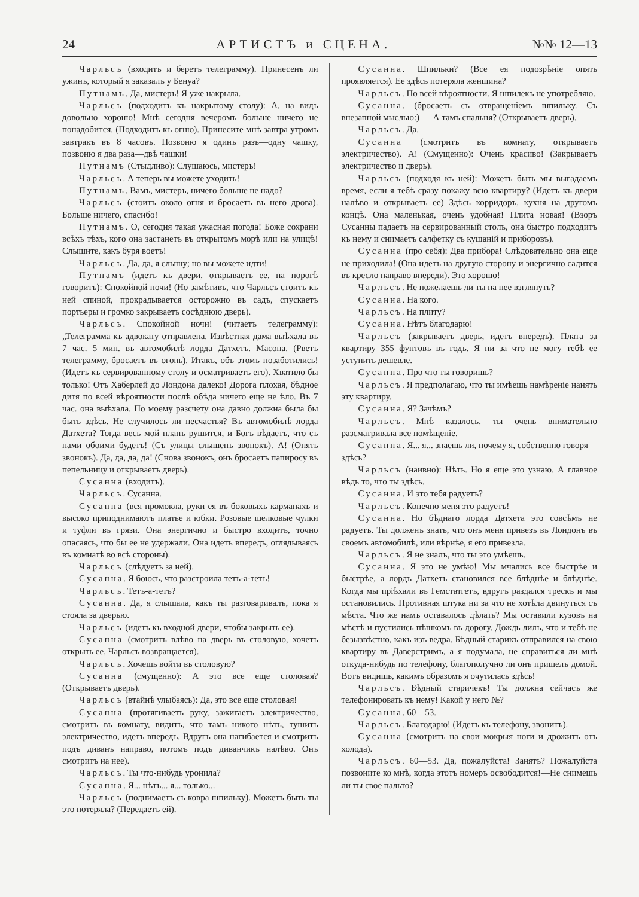24 АРТИСТЪ и СЦЕНА. №№ 12—13
Чарльсъ (входитъ и беретъ телеграмму). Принесенъ ли ужинъ, который я заказалъ у Бенуа?
Путнамъ. Да, мистеръ! Я уже накрыла.
Чарльсъ (подходитъ къ накрытому столу): А, на видъ довольно хорошо! Мнѣ сегодня вечеромъ больше ничего не понадобится. (Подходитъ къ огню). Принесите мнѣ завтра утромъ завтракъ въ 8 часовъ. Позвоню я одинъ разъ—одну чашку, позвоню я два раза—двѣ чашки!
Путнамъ (Стыдливо): Слушаюсь, мистеръ!
Чарльсъ. А теперь вы можете уходить!
Путнамъ. Вамъ, мистеръ, ничего больше не надо?
Чарльсъ (стоитъ около огня и бросаетъ въ него дрова). Больше ничего, спасибо!
Путнамъ. О, сегодня такая ужасная погода! Боже сохрани всѣхъ тѣхъ, кого она застанетъ въ открытомъ морѣ или на улицѣ! Слышите, какъ буря воетъ!
Чарльсъ. Да, да, я слышу; но вы можете идти!
Путнамъ (идетъ къ двери, открываетъ ее, на порогѣ говоритъ): Спокойной ночи! (Но замѣтивъ, что Чарльсъ стоитъ къ ней спиной, прокрадывается осторожно въ садъ, спускаетъ портьеры и громко закрываетъ сосѣднюю дверь).
Чарльсъ. Спокойной ночи! (читаетъ телеграмму): „Телеграмма къ адвокату отправлена. Извѣстная дама выѣхала въ 7 час. 5 мин. въ автомобилѣ лорда Датхетъ. Масона. (Рветъ телеграмму, бросаетъ въ огонь). Итакъ, объ этомъ позаботились! (Идетъ къ сервированному столу и осматриваетъ его). Хватило бы только! Отъ Хаберлей до Лондона далеко! Дорога плохая, бѣдное дитя по всей вѣроятности послѣ обѣда ничего еще не ѣло. Въ 7 час. она выѣхала. По моему разсчету она давно должна была бы быть здѣсь. Не случилось ли несчастья? Въ автомобилѣ лорда Датхета? Тогда весь мой планъ рушится, и Богъ вѣдаетъ, что съ нами обоими будетъ! (Съ улицы слышенъ звонокъ). А! (Опять звонокъ). Да, да, да, да! (Снова звонокъ, онъ бросаетъ папиросу въ пепельницу и открываетъ дверь).
Сусанна (входитъ).
Чарльсъ. Сусанна.
Сусанна (вся промокла, руки ея въ боковыхъ карманахъ и высоко приподнимаютъ платье и юбки. Розовые шелковые чулки и туфли въ грязи. Она энергично и быстро входитъ, точно опасаясь, что бы ее не удержали. Она идетъ впередъ, оглядываясь въ комнатѣ во всѣ стороны).
Чарльсъ (слѣдуетъ за ней).
Сусанна. Я боюсь, что разстроила тетъ-а-тетъ!
Чарльсъ. Тетъ-а-тетъ?
Сусанна. Да, я слышала, какъ ты разговаривалъ, пока я стояла за дверью.
Чарльсъ (идетъ къ входной двери, чтобы закрыть ее).
Сусанна (смотритъ влѣво на дверь въ столовую, хочетъ открыть ее, Чарльсъ возвращается).
Чарльсъ. Хочешь войти въ столовую?
Сусанна (смущенно): А это все еще столовая? (Открываетъ дверь).
Чарльсъ (втайнѣ улыбаясь): Да, это все еще столовая!
Сусанна (протягиваетъ руку, зажигаетъ электричество, смотритъ въ комнату, видитъ, что тамъ никого нѣтъ, тушитъ электричество, идетъ впередъ. Вдругъ она нагибается и смотритъ подъ диванъ направо, потомъ подъ диванчикъ налѣво. Онъ смотритъ на нее).
Чарльсъ. Ты что-нибудь уронила?
Сусанна. Я... нѣтъ... я... только...
Чарльсъ (поднимаетъ съ ковра шпильку). Можетъ быть ты это потеряла? (Передаетъ ей).
Сусанна. Шпильки? (Все ея подозрѣніе опять проявляется). Ее здѣсь потеряла женщина?
Чарльсъ. По всей вѣроятности. Я шпилекъ не употребляю.
Сусанна. (бросаетъ съ отвращеніемъ шпильку. Съ внезапной мыслью:) — А тамъ спальня? (Открываетъ дверь).
Чарльсъ. Да.
Сусанна (смотритъ въ комнату, открываетъ электричество). А! (Смущенно): Очень красиво! (Закрываетъ электричество и дверь).
Чарльсъ (подходя къ ней): Можетъ быть мы выгадаемъ время, если я тебѣ сразу покажу всю квартиру? (Идетъ къ двери налѣво и открываетъ ее) Здѣсь корридоръ, кухня на другомъ концѣ. Она маленькая, очень удобная! Плита новая! (Взоръ Сусанны падаетъ на сервированный столъ, она быстро подходитъ къ нему и снимаетъ салфетку съ кушаній и приборовъ).
Сусанна (про себя): Два прибора! Слѣдовательно она еще не приходила! (Она идетъ на другую сторону и энергично садится въ кресло направо впереди). Это хорошо!
Чарльсъ. Не пожелаешь ли ты на нее взглянуть?
Сусанна. На кого.
Чарльсъ. На плиту?
Сусанна. Нѣтъ благодарю!
Чарльсъ (закрываетъ дверь, идетъ впередъ). Плата за квартиру 355 фунтовъ въ годъ. Я ни за что не могу тебѣ ее уступить дешевле.
Сусанна. Про что ты говоришь?
Чарльсъ. Я предполагаю, что ты имѣешь намѣреніе нанять эту квартиру.
Сусанна. Я? Зачѣмъ?
Чарльсъ. Мнѣ казалось, ты очень внимательно разсматривала все помѣщеніе.
Сусанна. Я... я... знаешь ли, почему я, собственно говоря—здѣсь?
Чарльсъ (наивно): Нѣтъ. Но я еще это узнаю. А главное вѣдь то, что ты здѣсь.
Сусанна. И это тебя радуетъ?
Чарльсъ. Конечно меня это радуетъ!
Сусанна. Но бѣднаго лорда Датхета это совсѣмъ не радуетъ. Ты долженъ знать, что онъ меня привезъ въ Лондонъ въ своемъ автомобилѣ, или вѣрнѣе, я его привезла.
Чарльсъ. Я не зналъ, что ты это умѣешь.
Сусанна. Я это не умѣю! Мы мчались все быстрѣе и быстрѣе, а лордъ Датхетъ становился все блѣднѣе и блѣднѣе. Когда мы пріѣхали въ Гемстатгетъ, вдругъ раздался трескъ и мы остановились. Противная штука ни за что не хотѣла двинуться съ мѣста. Что же намъ оставалось дѣлать? Мы оставили кузовъ на мѣстѣ и пустились пѣшкомъ въ дорогу. Дождь лилъ, что и тебѣ не безызвѣстно, какъ изъ ведра. Бѣдный старикъ отправился на свою квартиру въ Даверстримъ, а я подумала, не справиться ли мнѣ откуда-нибудь по телефону, благополучно ли онъ пришелъ домой. Вотъ видишь, какимъ образомъ я очутилась здѣсь!
Чарльсъ. Бѣдный старичекъ! Ты должна сейчасъ же телефонировать къ нему! Какой у него №?
Сусанна. 60—53.
Чарльсъ. Благодарю! (Идетъ къ телефону, звонитъ).
Сусанна (смотритъ на свои мокрыя ноги и дрожитъ отъ холода).
Чарльсъ. 60—53. Да, пожалуйста! Занятъ? Пожалуйста позвоните ко мнѣ, когда этотъ номеръ освободится!—Не снимешь ли ты свое пальто?